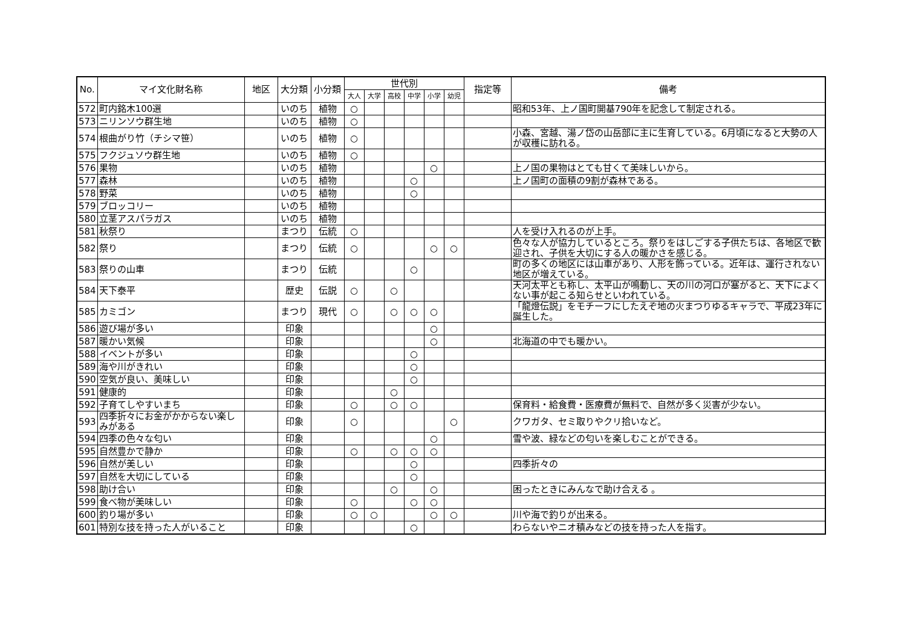| No. | マイ文化財名称 | 地区 | 大分類 | 小分類 | 世代別 | | | | | | 指定等 | 備考 |
| --- | --- | --- | --- | --- | --- | --- | --- | --- | --- | --- | --- | --- |
| | | | | | 大人 | 大学 | 高校 | 中学 | 小学 | 幼児 | | |
| 572 | 町内銘木100選 | | いのち | 植物 | ○ | | | | | | | 昭和53年、上ノ国町開基790年を記念して制定される。 |
| 573 | ニリンソウ群生地 | | いのち | 植物 | ○ | | | | | | | |
| 574 | 根曲がり竹（チシマ笹） | | いのち | 植物 | ○ | | | | | | | 小森、宮越、湯ノ岱の山岳部に主に生育している。6月頃になると大勢の人が収穫に訪れる。 |
| 575 | フクジュソウ群生地 | | いのち | 植物 | ○ | | | | | | | |
| 576 | 果物 | | いのち | 植物 | | | | | ○ | | | 上ノ国の果物はとても甘くて美味しいから。 |
| 577 | 森林 | | いのち | 植物 | | | | ○ | | | | 上ノ国町の面積の9割が森林である。 |
| 578 | 野菜 | | いのち | 植物 | | | | ○ | | | | |
| 579 | ブロッコリー | | いのち | 植物 | | | | | | | | |
| 580 | 立茎アスパラガス | | いのち | 植物 | | | | | | | | |
| 581 | 秋祭り | | まつり | 伝統 | ○ | | | | | | | 人を受け入れるのが上手。 |
| 582 | 祭り | | まつり | 伝統 | ○ | | | | ○ | ○ | | 色々な人が協力しているところ。祭りをはしごする子供たちは、各地区で歓迎され、子供を大切にする人の暖かさを感じる。 |
| 583 | 祭りの山車 | | まつり | 伝統 | | | | ○ | | | | 町の多くの地区には山車があり、人形を飾っている。近年は、運行されない地区が増えている。 |
| 584 | 天下泰平 | | 歴史 | 伝説 | ○ | | ○ | | | | | 天河太平とも称し、太平山が鳴動し、天の川の河口が塞がると、天下によくない事が起こる知らせといわれている。 |
| 585 | カミゴン | | まつり | 現代 | ○ | | ○ | ○ | ○ | | | 「龍燈伝説」をモチーフにしたえぞ地の火まつりゆるキャラで、平成23年に誕生した。 |
| 586 | 遊び場が多い | | 印象 | | | | | | ○ | | | |
| 587 | 暖かい気候 | | 印象 | | | | | | ○ | | | 北海道の中でも暖かい。 |
| 588 | イベントが多い | | 印象 | | | | | ○ | | | | |
| 589 | 海や川がきれい | | 印象 | | | | | ○ | | | | |
| 590 | 空気が良い、美味しい | | 印象 | | | | | ○ | | | | |
| 591 | 健康的 | | 印象 | | | | ○ | | | | | |
| 592 | 子育てしやすいまち | | 印象 | | ○ | | ○ | ○ | | | | 保育料・給食費・医療費が無料で、自然が多く災害が少ない。 |
| 593 | 四季折々にお金がかからない楽しみがある | | 印象 | | ○ | | | | | ○ | | クワガタ、セミ取りやクリ拾いなど。 |
| 594 | 四季の色々な匂い | | 印象 | | | | | | ○ | | | 雪や波、緑などの匂いを楽しむことができる。 |
| 595 | 自然豊かで静か | | 印象 | | ○ | | ○ | ○ | ○ | | | |
| 596 | 自然が美しい | | 印象 | | | | | ○ | | | | 四季折々の |
| 597 | 自然を大切にしている | | 印象 | | | | | ○ | | | | |
| 598 | 助け合い | | 印象 | | | | ○ | | ○ | | | 困ったときにみんなで助け合える 。 |
| 599 | 食べ物が美味しい | | 印象 | | ○ | | | ○ | ○ | | | |
| 600 | 釣り場が多い | | 印象 | | ○ | ○ | | | ○ | ○ | | 川や海で釣りが出来る。 |
| 601 | 特別な技を持った人がいること | | 印象 | | | | | ○ | | | | わらないやニオ積みなどの技を持った人を指す。 |